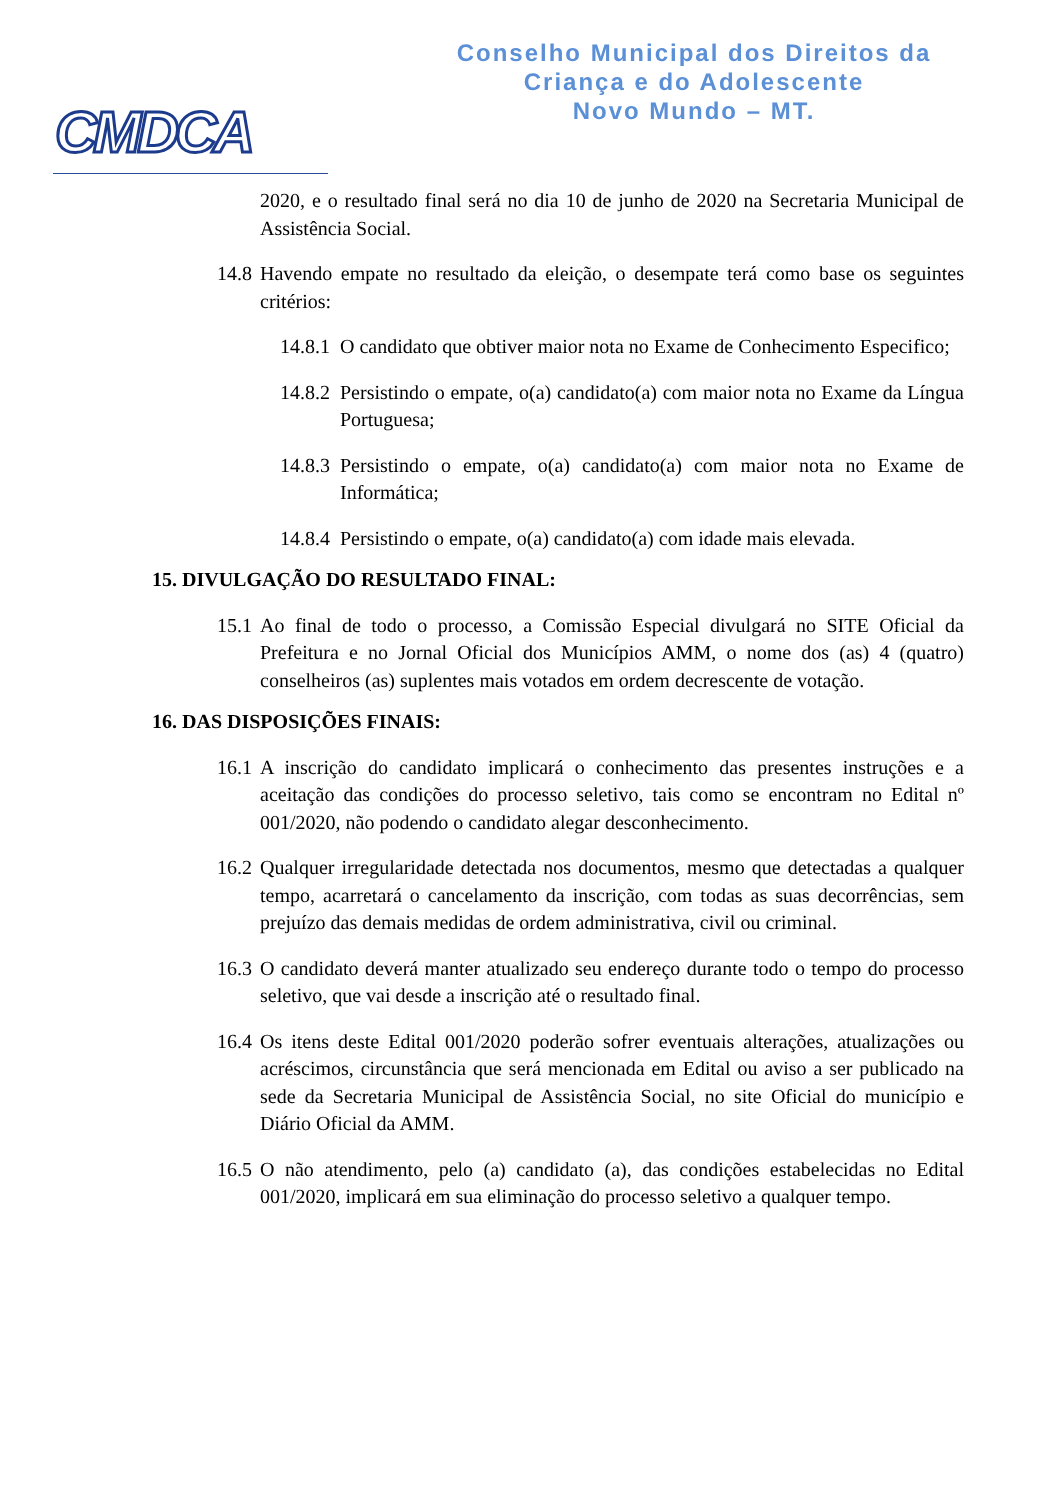CMDCA
Conselho Municipal dos Direitos da
Criança e do Adolescente
Novo Mundo – MT.
2020, e o resultado final será no dia 10 de junho de 2020 na Secretaria Municipal de Assistência Social.
14.8 Havendo empate no resultado da eleição, o desempate terá como base os seguintes critérios:
14.8.1 O candidato que obtiver maior nota no Exame de Conhecimento Especifico;
14.8.2 Persistindo o empate, o(a) candidato(a) com maior nota no Exame da Língua Portuguesa;
14.8.3 Persistindo o empate, o(a) candidato(a) com maior nota no Exame de Informática;
14.8.4 Persistindo o empate, o(a) candidato(a) com idade mais elevada.
15. DIVULGAÇÃO DO RESULTADO FINAL:
15.1 Ao final de todo o processo, a Comissão Especial divulgará no SITE Oficial da Prefeitura e no Jornal Oficial dos Municípios AMM, o nome dos (as) 4 (quatro) conselheiros (as) suplentes mais votados em ordem decrescente de votação.
16. DAS DISPOSIÇÕES FINAIS:
16.1 A inscrição do candidato implicará o conhecimento das presentes instruções e a aceitação das condições do processo seletivo, tais como se encontram no Edital nº 001/2020, não podendo o candidato alegar desconhecimento.
16.2 Qualquer irregularidade detectada nos documentos, mesmo que detectadas a qualquer tempo, acarretará o cancelamento da inscrição, com todas as suas decorrências, sem prejuízo das demais medidas de ordem administrativa, civil ou criminal.
16.3 O candidato deverá manter atualizado seu endereço durante todo o tempo do processo seletivo, que vai desde a inscrição até o resultado final.
16.4 Os itens deste Edital 001/2020 poderão sofrer eventuais alterações, atualizações ou acréscimos, circunstância que será mencionada em Edital ou aviso a ser publicado na sede da Secretaria Municipal de Assistência Social, no site Oficial do município e Diário Oficial da AMM.
16.5 O não atendimento, pelo (a) candidato (a), das condições estabelecidas no Edital 001/2020, implicará em sua eliminação do processo seletivo a qualquer tempo.